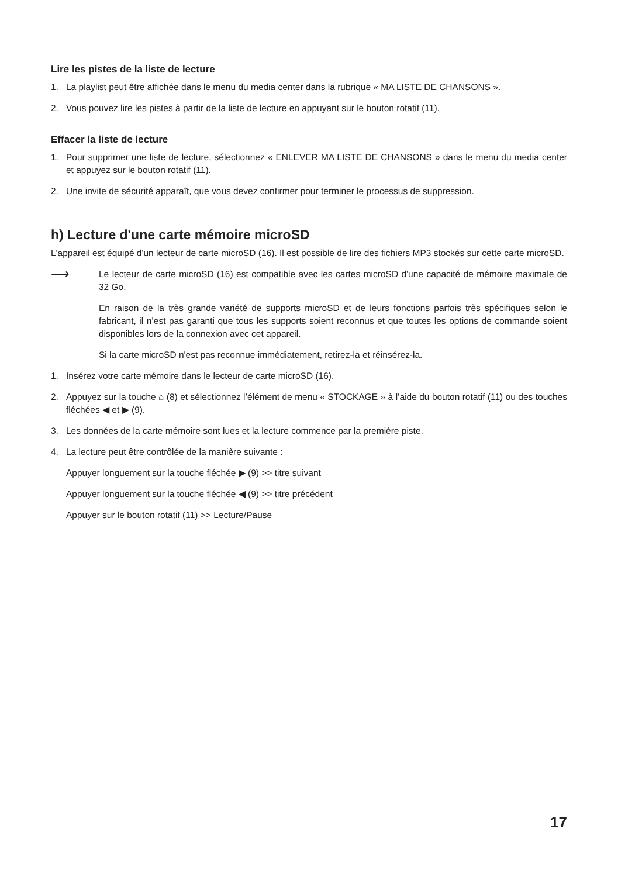Lire les pistes de la liste de lecture
1. La playlist peut être affichée dans le menu du media center dans la rubrique « MA LISTE DE CHANSONS ».
2. Vous pouvez lire les pistes à partir de la liste de lecture en appuyant sur le bouton rotatif (11).
Effacer la liste de lecture
1. Pour supprimer une liste de lecture, sélectionnez « ENLEVER MA LISTE DE CHANSONS » dans le menu du media center et appuyez sur le bouton rotatif (11).
2. Une invite de sécurité apparaît, que vous devez confirmer pour terminer le processus de suppression.
h) Lecture d'une carte mémoire microSD
L'appareil est équipé d'un lecteur de carte microSD (16). Il est possible de lire des fichiers MP3 stockés sur cette carte microSD.
⟶
Le lecteur de carte microSD (16) est compatible avec les cartes microSD d'une capacité de mémoire maximale de 32 Go.
En raison de la très grande variété de supports microSD et de leurs fonctions parfois très spécifiques selon le fabricant, il n’est pas garanti que tous les supports soient reconnus et que toutes les options de commande soient disponibles lors de la connexion avec cet appareil.
Si la carte microSD n'est pas reconnue immédiatement, retirez-la et réinsérez-la.
1. Insérez votre carte mémoire dans le lecteur de carte microSD (16).
2. Appuyez sur la touche ⌂ (8) et sélectionnez l’élément de menu « STOCKAGE » à l’aide du bouton rotatif (11) ou des touches fléchées ◀ et ▶ (9).
3. Les données de la carte mémoire sont lues et la lecture commence par la première piste.
4. La lecture peut être contrôlée de la manière suivante :
Appuyer longuement sur la touche fléchée ▶ (9) >> titre suivant
Appuyer longuement sur la touche fléchée ◀ (9) >> titre précédent
Appuyer sur le bouton rotatif (11) >> Lecture/Pause
17